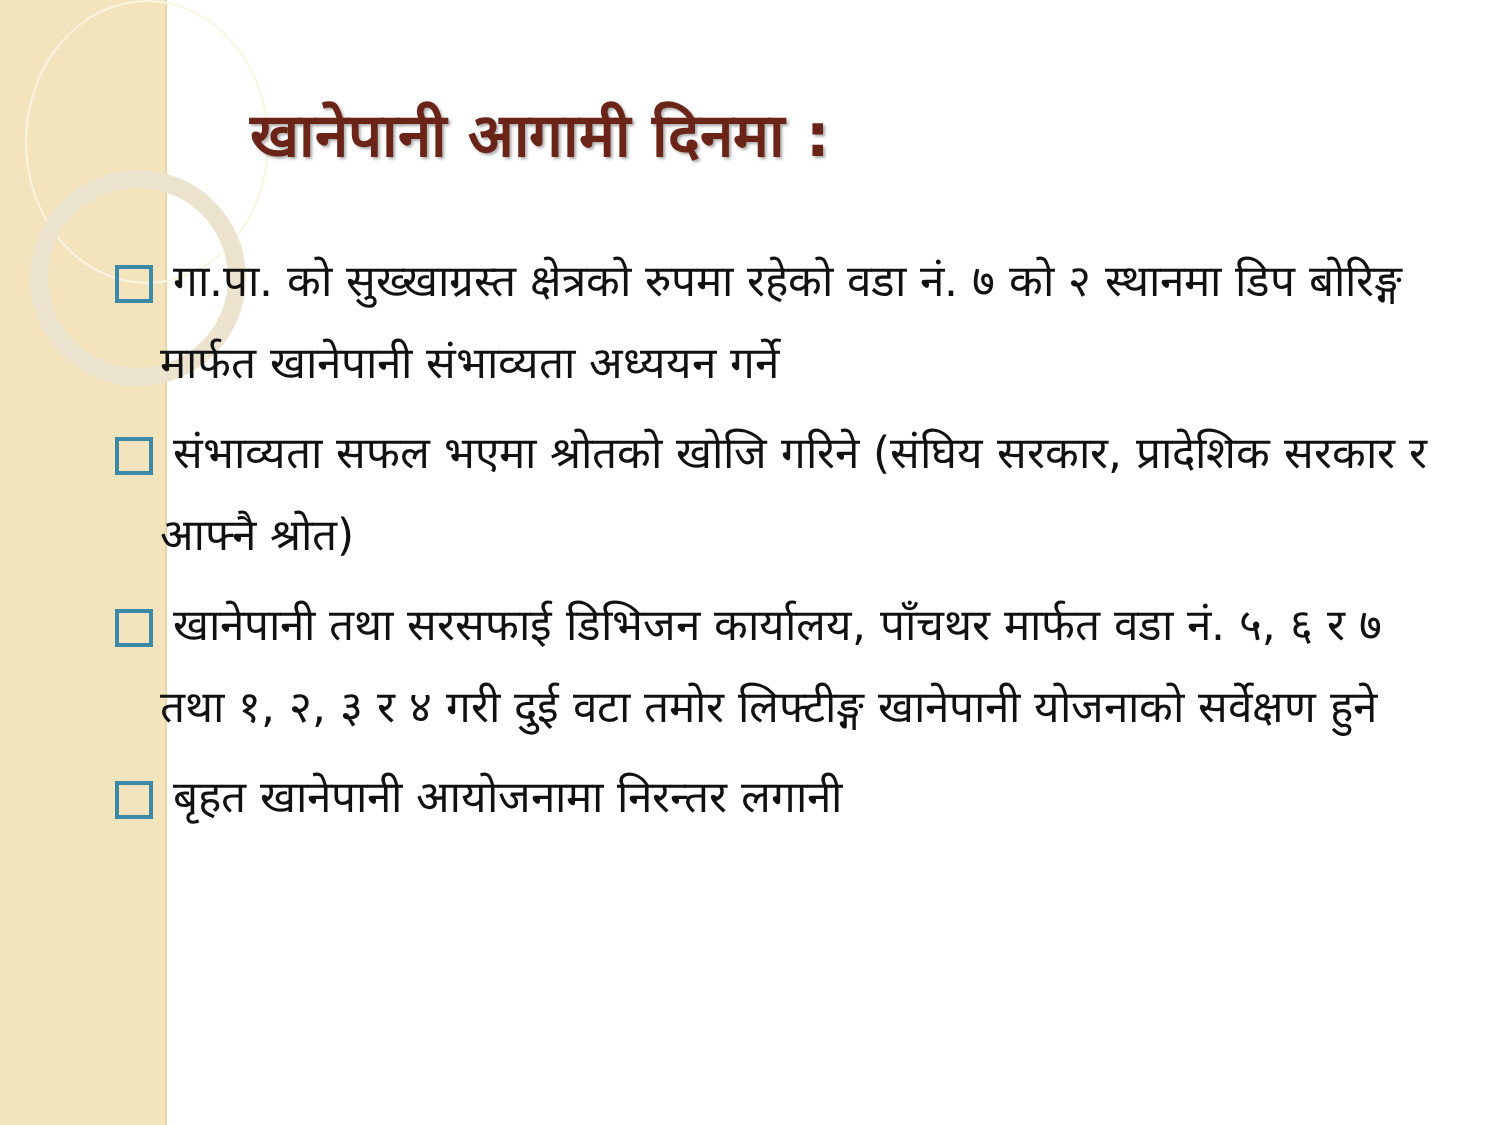खानेपानी आगामी दिनमा :
गा.पा. को सुख्खाग्रस्त क्षेत्रको रुपमा रहेको वडा नं. ७ को २ स्थानमा डिप बोरिङ्ग मार्फत खानेपानी संभाव्यता अध्ययन गर्ने
संभाव्यता सफल भएमा श्रोतको खोजि गरिने (संघिय सरकार, प्रादेशिक सरकार र आफ्नै श्रोत)
खानेपानी तथा सरसफाई डिभिजन कार्यालय, पाँचथर मार्फत वडा नं. ५, ६ र ७ तथा १, २, ३ र ४ गरी दुई वटा तमोर लिफ्टीङ्ग खानेपानी योजनाको सर्वेक्षण हुने
बृहत खानेपानी आयोजनामा निरन्तर लगानी